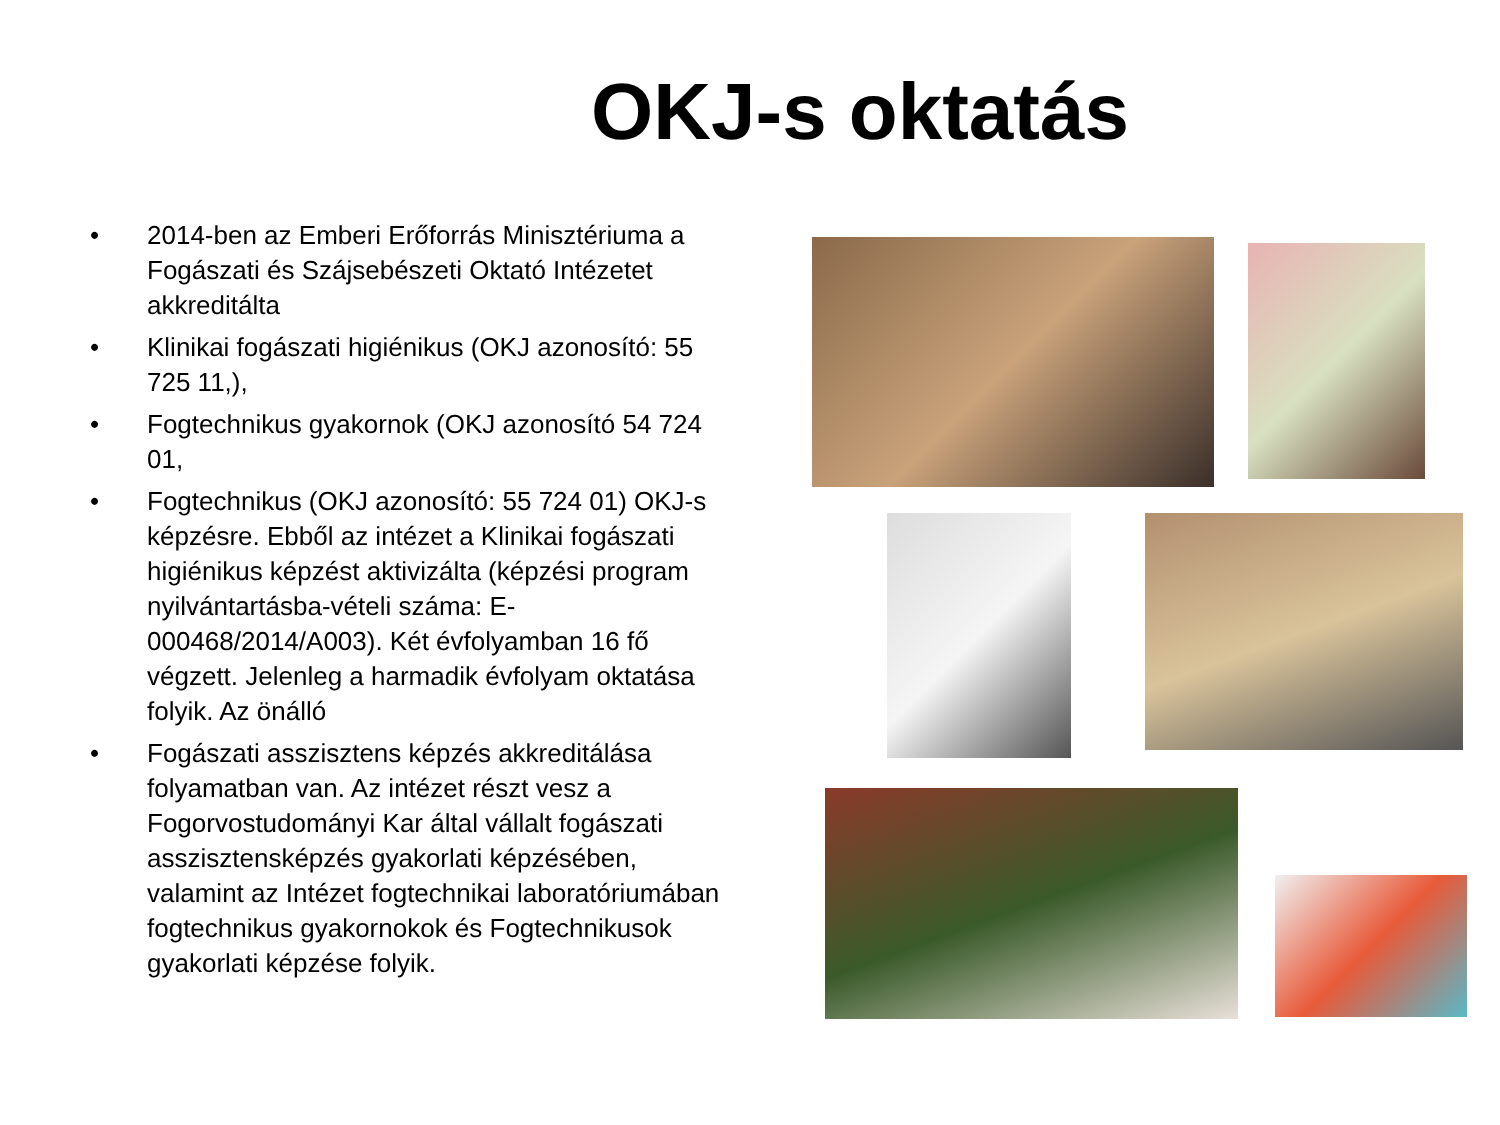OKJ-s oktatás
• 2014-ben az Emberi Erőforrás Minisztériuma a Fogászati és Szájsebészeti Oktató Intézetet akkreditálta
• Klinikai fogászati higiénikus (OKJ azonosító: 55 725 11,),
• Fogtechnikus gyakornok (OKJ azonosító 54 724 01,
• Fogtechnikus (OKJ azonosító: 55 724 01) OKJ-s képzésre. Ebből az intézet a Klinikai fogászati higiénikus képzést aktivizálta (képzési program nyilvántartásba-vételi száma: E-000468/2014/A003). Két évfolyamban 16 fő végzett. Jelenleg a harmadik évfolyam oktatása folyik. Az önálló
• Fogászati asszisztens képzés akkreditálása folyamatban van. Az intézet részt vesz a Fogorvostudományi Kar által vállalt fogászati asszisztensképzés gyakorlati képzésében, valamint az Intézet fogtechnikai laboratóriumában fogtechnikus gyakornokok és Fogtechnikusok gyakorlati képzése folyik.